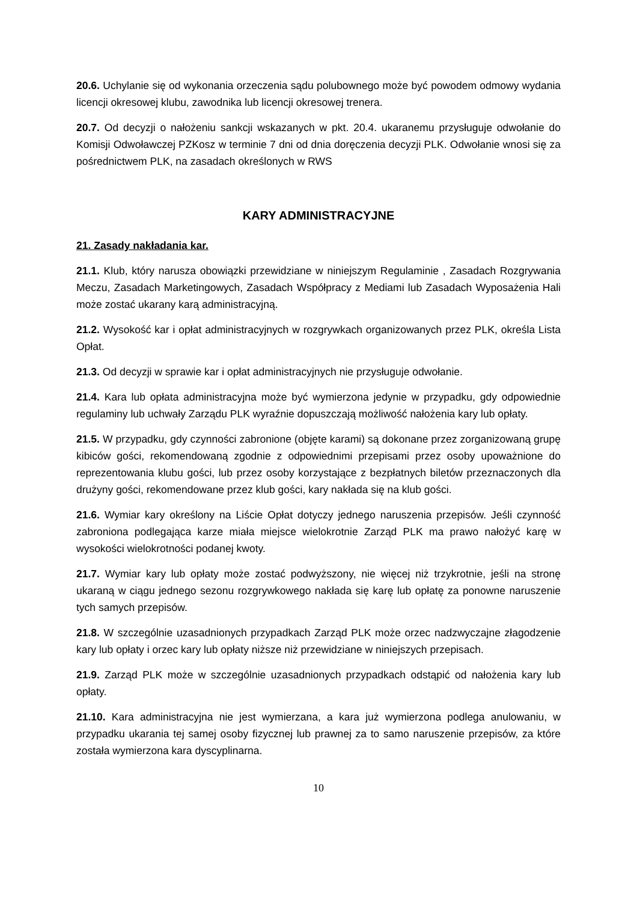20.6. Uchylanie się od wykonania orzeczenia sądu polubownego może być powodem odmowy wydania licencji okresowej klubu, zawodnika lub licencji okresowej trenera.
20.7. Od decyzji o nałożeniu sankcji wskazanych w pkt. 20.4. ukaranemu przysługuje odwołanie do Komisji Odwoławczej PZKosz w terminie 7 dni od dnia doręczenia decyzji PLK. Odwołanie wnosi się za pośrednictwem PLK, na zasadach określonych w RWS
KARY ADMINISTRACYJNE
21. Zasady nakładania kar.
21.1. Klub, który narusza obowiązki przewidziane w niniejszym Regulaminie , Zasadach Rozgrywania Meczu, Zasadach Marketingowych, Zasadach Współpracy z Mediami lub Zasadach Wyposażenia Hali może zostać ukarany karą administracyjną.
21.2. Wysokość kar i opłat administracyjnych w rozgrywkach organizowanych przez PLK, określa Lista Opłat.
21.3. Od decyzji w sprawie kar i opłat administracyjnych nie przysługuje odwołanie.
21.4. Kara lub opłata administracyjna może być wymierzona jedynie w przypadku, gdy odpowiednie regulaminy lub uchwały Zarządu PLK wyraźnie dopuszczają możliwość nałożenia kary lub opłaty.
21.5. W przypadku, gdy czynności zabronione (objęte karami) są dokonane przez zorganizowaną grupę kibiców gości, rekomendowaną zgodnie z odpowiednimi przepisami przez osoby upoważnione do reprezentowania klubu gości, lub przez osoby korzystające z bezpłatnych biletów przeznaczonych dla drużyny gości, rekomendowane przez klub gości, kary nakłada się na klub gości.
21.6. Wymiar kary określony na Liście Opłat dotyczy jednego naruszenia przepisów. Jeśli czynność zabroniona podlegająca karze miała miejsce wielokrotnie Zarząd PLK ma prawo nałożyć karę w wysokości wielokrotności podanej kwoty.
21.7. Wymiar kary lub opłaty może zostać podwyższony, nie więcej niż trzykrotnie, jeśli na stronę ukaraną w ciągu jednego sezonu rozgrywkowego nakłada się karę lub opłatę za ponowne naruszenie tych samych przepisów.
21.8. W szczególnie uzasadnionych przypadkach Zarząd PLK może orzec nadzwyczajne złagodzenie kary lub opłaty i orzec kary lub opłaty niższe niż przewidziane w niniejszych przepisach.
21.9. Zarząd PLK może w szczególnie uzasadnionych przypadkach odstąpić od nałożenia kary lub opłaty.
21.10. Kara administracyjna nie jest wymierzana, a kara już wymierzona podlega anulowaniu, w przypadku ukarania tej samej osoby fizycznej lub prawnej za to samo naruszenie przepisów, za które została wymierzona kara dyscyplinarna.
10